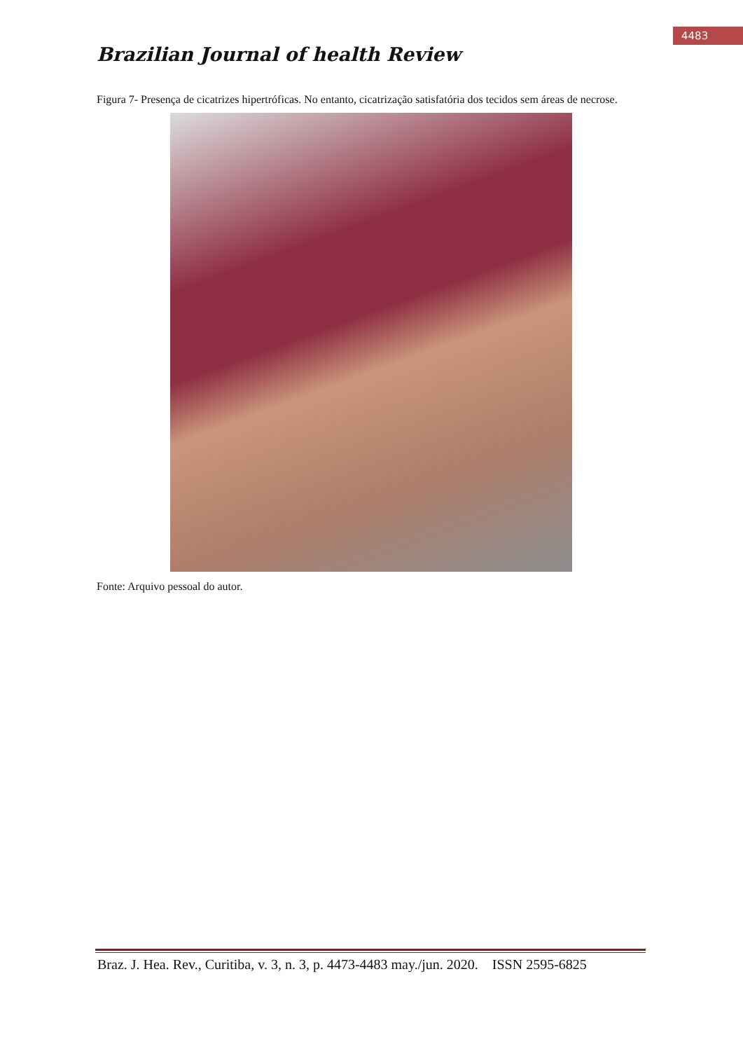4483
Brazilian Journal of health Review
Figura 7- Presença de cicatrizes hipertróficas. No entanto, cicatrização satisfatória dos tecidos sem áreas de necrose.
Fonte: Arquivo pessoal do autor.
Braz. J. Hea. Rev., Curitiba, v. 3, n. 3, p. 4473-4483 may./jun. 2020. ISSN 2595-6825